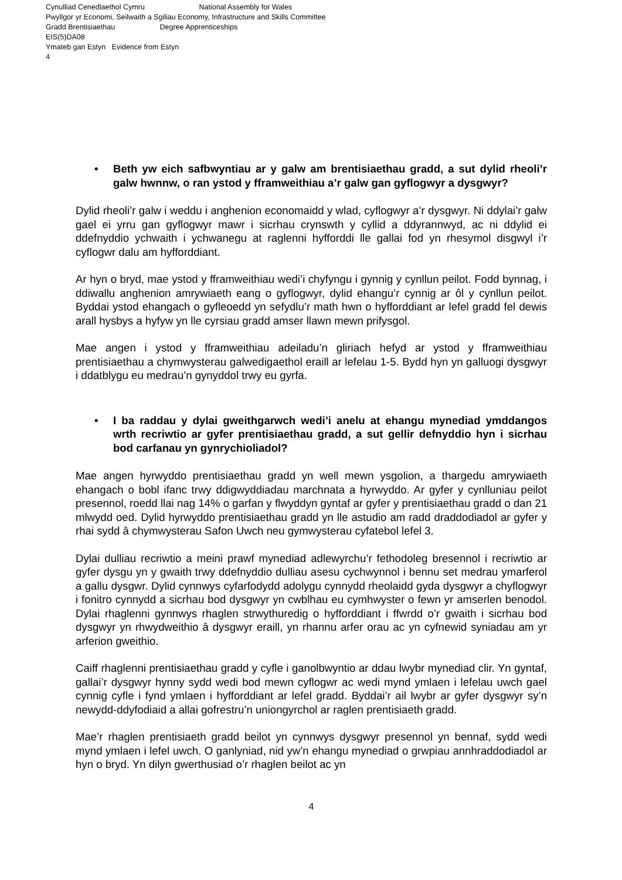Cynulliad Cenedlaethol Cymru National Assembly for Wales
Pwyllgor yr Economi, Seilwaith a Sgiliau Economy, Infrastructure and Skills Committee
Gradd Brentisiaethau Degree Apprenticeships
EIS(5)DA08
Ymateb gan Estyn Evidence from Estyn
4
• Beth yw eich safbwyntiau ar y galw am brentisiaethau gradd, a sut dylid rheoli’r galw hwnnw, o ran ystod y fframweithiau a’r galw gan gyflogwyr a dysgwyr?
Dylid rheoli’r galw i weddu i anghenion economaidd y wlad, cyflogwyr a’r dysgwyr. Ni ddylai’r galw gael ei yrru gan gyflogwyr mawr i sicrhau crynswth y cyllid a ddyrannwyd, ac ni ddylid ei ddefnyddio ychwaith i ychwanegu at raglenni hyfforddi lle gallai fod yn rhesymol disgwyl i’r cyflogwr dalu am hyfforddiant.
Ar hyn o bryd, mae ystod y fframweithiau wedi’i chyfyngu i gynnig y cynllun peilot. Fodd bynnag, i ddiwallu anghenion amrywiaeth eang o gyflogwyr, dylid ehangu’r cynnig ar ôl y cynllun peilot. Byddai ystod ehangach o gyfleoedd yn sefydlu’r math hwn o hyfforddiant ar lefel gradd fel dewis arall hysbys a hyfyw yn lle cyrsiau gradd amser llawn mewn prifysgol.
Mae angen i ystod y fframweithiau adeiladu’n gliriach hefyd ar ystod y fframweithiau prentisiaethau a chymwysterau galwedigaethol eraill ar lefelau 1-5. Bydd hyn yn galluogi dysgwyr i ddatblygu eu medrau’n gynyddol trwy eu gyrfa.
• I ba raddau y dylai gweithgarwch wedi’i anelu at ehangu mynediad ymddangos wrth recriwtio ar gyfer prentisiaethau gradd, a sut gellir defnyddio hyn i sicrhau bod carfanau yn gynrychioliadol?
Mae angen hyrwyddo prentisiaethau gradd yn well mewn ysgolion, a thargedu amrywiaeth ehangach o bobl ifanc trwy ddigwyddiadau marchnata a hyrwyddo. Ar gyfer y cynlluniau peilot presennol, roedd llai nag 14% o garfan y flwyddyn gyntaf ar gyfer y prentisiaethau gradd o dan 21 mlwydd oed. Dylid hyrwyddo prentisiaethau gradd yn lle astudio am radd draddodiadol ar gyfer y rhai sydd â chymwysterau Safon Uwch neu gymwysterau cyfatebol lefel 3.
Dylai dulliau recriwtio a meini prawf mynediad adlewyrchu’r fethodoleg bresennol i recriwtio ar gyfer dysgu yn y gwaith trwy ddefnyddio dulliau asesu cychwynnol i bennu set medrau ymarferol a gallu dysgwr. Dylid cynnwys cyfarfodydd adolygu cynnydd rheolaidd gyda dysgwyr a chyflogwyr i fonitro cynnydd a sicrhau bod dysgwyr yn cwblhau eu cymhwyster o fewn yr amserlen benodol. Dylai rhaglenni gynnwys rhaglen strwythuredig o hyfforddiant i ffwrdd o’r gwaith i sicrhau bod dysgwyr yn rhwydweithio â dysgwyr eraill, yn rhannu arfer orau ac yn cyfnewid syniadau am yr arferion gweithio.
Caiff rhaglenni prentisiaethau gradd y cyfle i ganolbwyntio ar ddau lwybr mynediad clir. Yn gyntaf, gallai’r dysgwyr hynny sydd wedi bod mewn cyflogwr ac wedi mynd ymlaen i lefelau uwch gael cynnig cyfle i fynd ymlaen i hyfforddiant ar lefel gradd. Byddai’r ail lwybr ar gyfer dysgwyr sy’n newydd-ddyfodiaid a allai gofrestru’n uniongyrchol ar raglen prentisiaeth gradd.
Mae’r rhaglen prentisiaeth gradd beilot yn cynnwys dysgwyr presennol yn bennaf, sydd wedi mynd ymlaen i lefel uwch. O ganlyniad, nid yw’n ehangu mynediad o grwpiau annhraddodiadol ar hyn o bryd. Yn dilyn gwerthusiad o’r rhaglen beilot ac yn
4